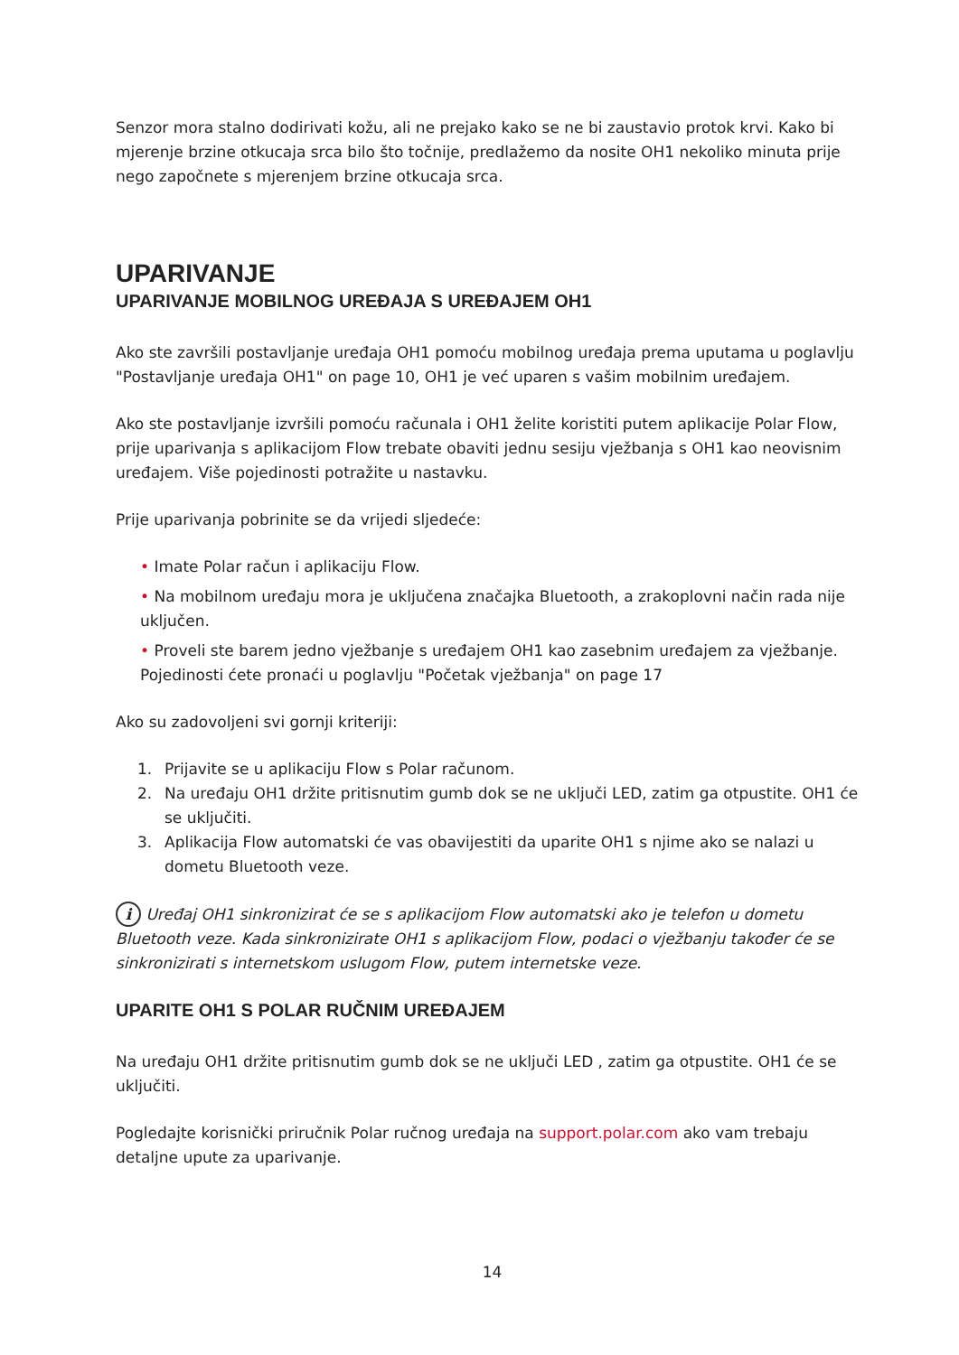Senzor mora stalno dodirivati kožu, ali ne prejako kako se ne bi zaustavio protok krvi. Kako bi mjerenje brzine otkucaja srca bilo što točnije, predlažemo da nosite OH1 nekoliko minuta prije nego započnete s mjerenjem brzine otkucaja srca.
UPARIVANJE
UPARIVANJE MOBILNOG UREĐAJA S UREĐAJEM OH1
Ako ste završili postavljanje uređaja OH1 pomoću mobilnog uređaja prema uputama u poglavlju "Postavljanje uređaja OH1" on page 10, OH1 je već uparen s vašim mobilnim uređajem.
Ako ste postavljanje izvršili pomoću računala i OH1 želite koristiti putem aplikacije Polar Flow, prije uparivanja s aplikacijom Flow trebate obaviti jednu sesiju vježbanja s OH1 kao neovisnim uređajem. Više pojedinosti potražite u nastavku.
Prije uparivanja pobrinite se da vrijedi sljedeće:
• Imate Polar račun i aplikaciju Flow.
• Na mobilnom uređaju mora je uključena značajka Bluetooth, a zrakoplovni način rada nije uključen.
• Proveli ste barem jedno vježbanje s uređajem OH1 kao zasebnim uređajem za vježbanje.
Pojedinosti ćete pronaći u poglavlju "Početak vježbanja" on page 17
Ako su zadovoljeni svi gornji kriteriji:
1. Prijavite se u aplikaciju Flow s Polar računom.
2. Na uređaju OH1 držite pritisnutim gumb dok se ne uključi LED, zatim ga otpustite. OH1 će se uključiti.
3. Aplikacija Flow automatski će vas obavijestiti da uparite OH1 s njime ako se nalazi u dometu Bluetooth veze.
i Uređaj OH1 sinkronizirat će se s aplikacijom Flow automatski ako je telefon u dometu Bluetooth veze. Kada sinkronizirate OH1 s aplikacijom Flow, podaci o vježbanju također će se sinkronizirati s internetskom uslugom Flow, putem internetske veze.
UPARITE OH1 S POLAR RUČNIM UREĐAJEM
Na uređaju OH1 držite pritisnutim gumb dok se ne uključi LED , zatim ga otpustite. OH1 će se uključiti.
Pogledajte korisnički priručnik Polar ručnog uređaja na support.polar.com ako vam trebaju detaljne upute za uparivanje.
14